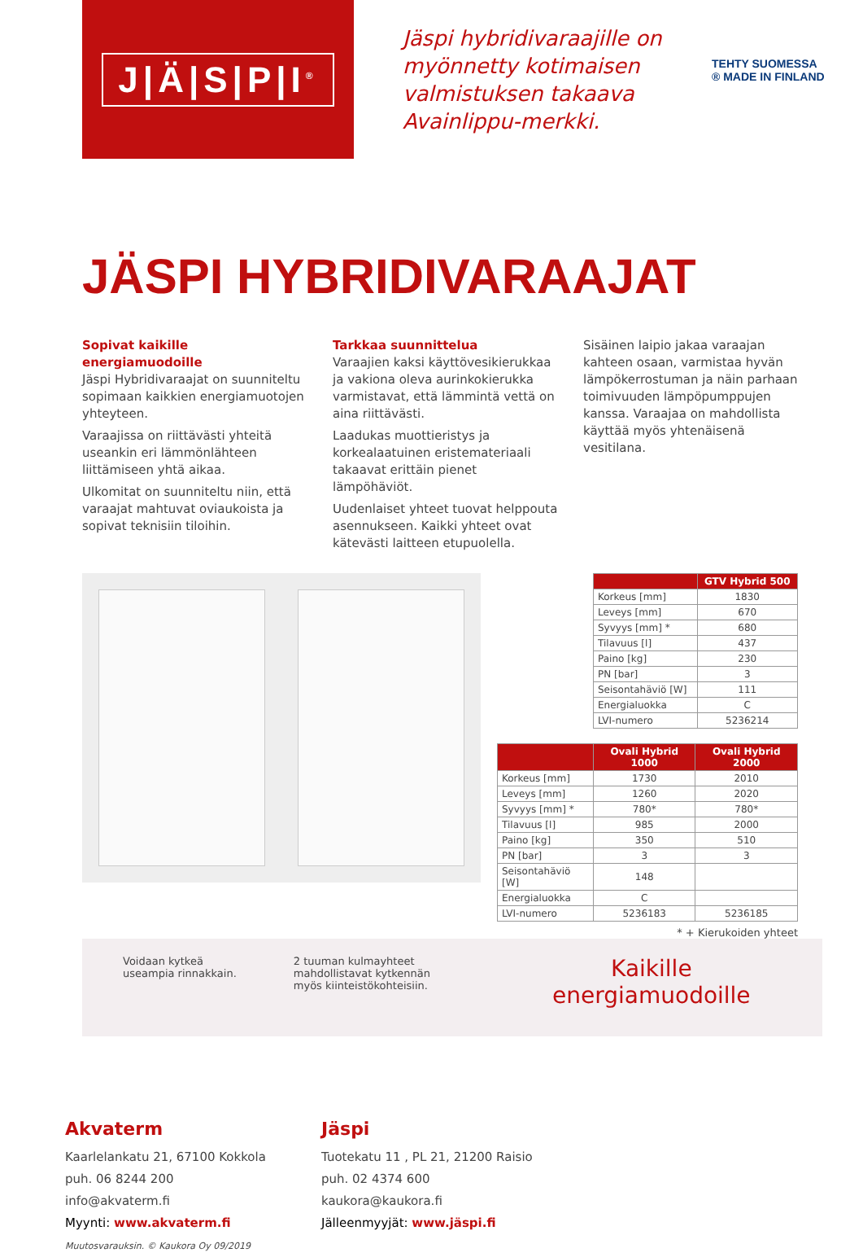J|Ä|S|P|I<sup>®</sup>
Jäspi hybridivaraajille on myönnetty kotimaisen valmistuksen takaava Avainlippu-merkki.
TEHTY SUOMESSA
® MADE IN FINLAND
JÄSPI HYBRIDIVARAAJAT
Sopivat kaikille energiamuodoille
Jäspi Hybridivaraajat on suunniteltu sopimaan kaikkien energiamuotojen yhteyteen.
Varaajissa on riittävästi yhteitä useankin eri lämmönlähteen liittämiseen yhtä aikaa.
Ulkomitat on suunniteltu niin, että varaajat mahtuvat oviaukoista ja sopivat teknisiin tiloihin.
Tarkkaa suunnittelua
Varaajien kaksi käyttövesikierukkaa ja vakiona oleva aurinkokierukka varmistavat, että lämmintä vettä on aina riittävästi.
Laadukas muottieristys ja korkealaatuinen eristemateriaali takaavat erittäin pienet lämpöhäviöt.
Uudenlaiset yhteet tuovat helppouta asennukseen. Kaikki yhteet ovat kätevästi laitteen etupuolella.
Sisäinen laipio jakaa varaajan kahteen osaan, varmistaa hyvän lämpökerrostuman ja näin parhaan toimivuuden lämpöpumppujen kanssa. Varaajaa on mahdollista käyttää myös yhtenäisenä vesitilana.
| | GTV Hybrid 500 |
| --- | --- |
| Korkeus [mm] | 1830 |
| Leveys [mm] | 670 |
| Syvyys [mm] * | 680 |
| Tilavuus [l] | 437 |
| Paino [kg] | 230 |
| PN [bar] | 3 |
| Seisontahäviö [W] | 111 |
| Energialuokka | C |
| LVI-numero | 5236214 |
| | Ovali Hybrid 1000 | Ovali Hybrid 2000 |
| --- | --- | --- |
| Korkeus [mm] | 1730 | 2010 |
| Leveys [mm] | 1260 | 2020 |
| Syvyys [mm] * | 780* | 780* |
| Tilavuus [l] | 985 | 2000 |
| Paino [kg] | 350 | 510 |
| PN [bar] | 3 | 3 |
| Seisontahäviö [W] | 148 | |
| Energialuokka | C | |
| LVI-numero | 5236183 | 5236185 |
* + Kierukoiden yhteet
Voidaan kytkeä
useampia rinnakkain.
2 tuuman kulmayhteet
mahdollistavat kytkennän
myös kiinteistökohteisiin.
Kaikille
energiamuodoille
Akvaterm
Kaarlelankatu 21, 67100 Kokkola
puh. 06 8244 200
info@akvaterm.fi
Myynti: www.akvaterm.fi
Muutosvarauksin. © Kaukora Oy 09/2019
Jäspi
Tuotekatu 11 , PL 21, 21200 Raisio
puh. 02 4374 600
kaukora@kaukora.fi
Jälleenmyyjät: www.jäspi.fi